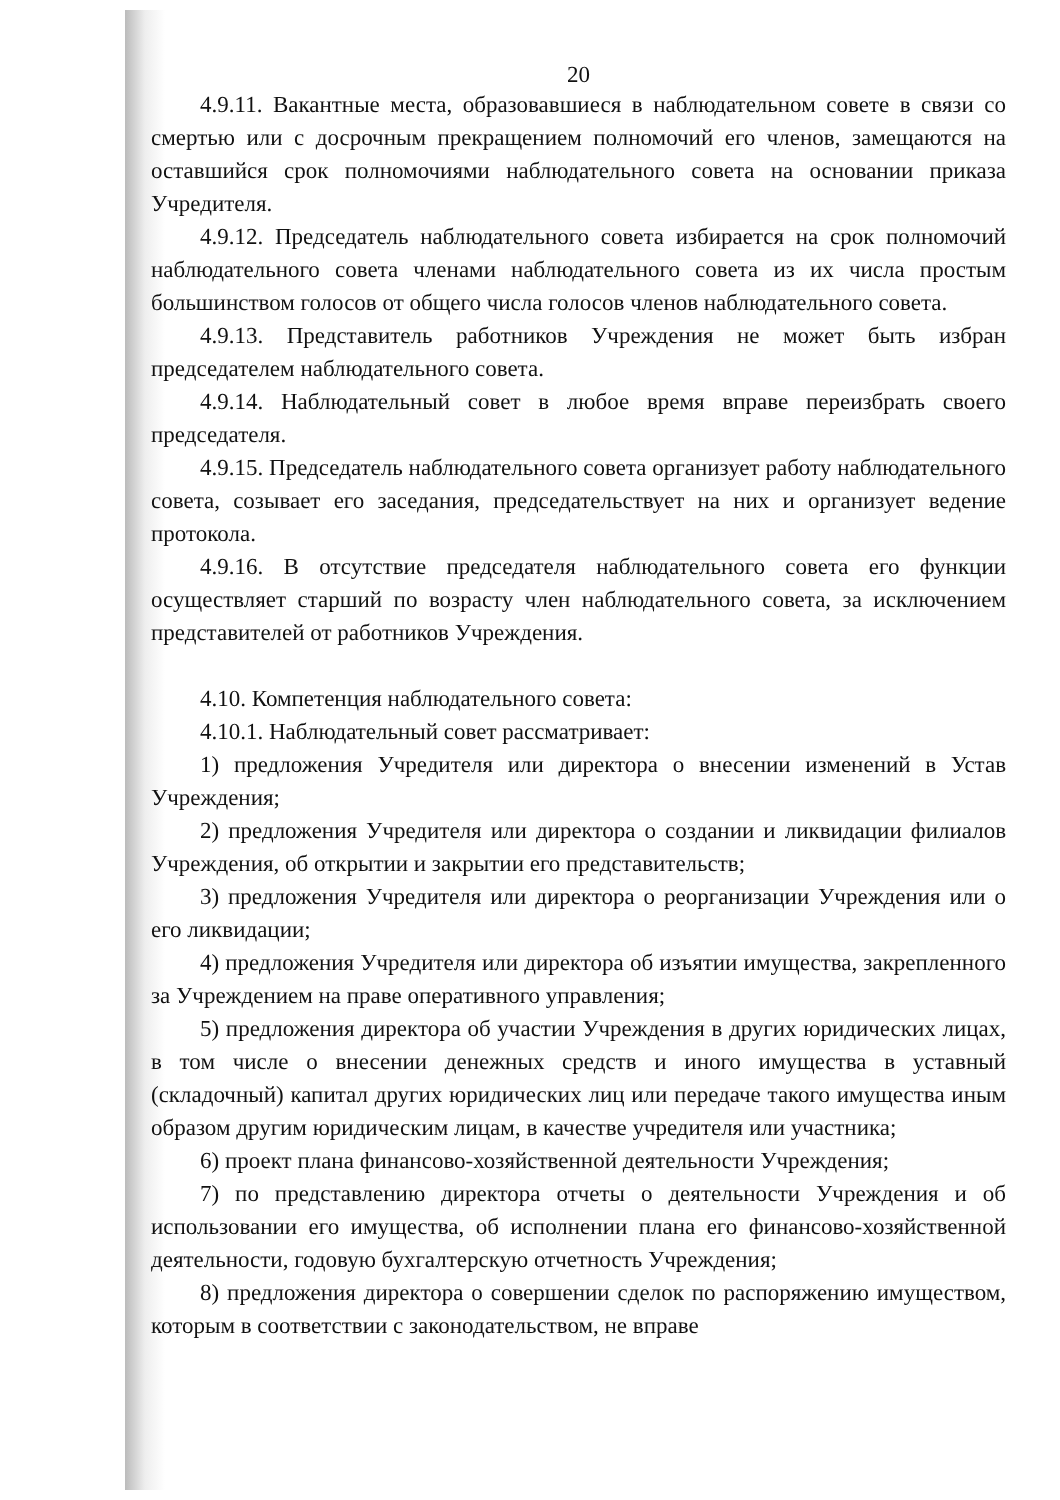20
4.9.11. Вакантные места, образовавшиеся в наблюдательном совете в связи со смертью или с досрочным прекращением полномочий его членов, замещаются на оставшийся срок полномочиями наблюдательного совета на основании приказа Учредителя.
4.9.12. Председатель наблюдательного совета избирается на срок полномочий наблюдательного совета членами наблюдательного совета из их числа простым большинством голосов от общего числа голосов членов наблюдательного совета.
4.9.13. Представитель работников Учреждения не может быть избран председателем наблюдательного совета.
4.9.14. Наблюдательный совет в любое время вправе переизбрать своего председателя.
4.9.15. Председатель наблюдательного совета организует работу наблюдательного совета, созывает его заседания, председательствует на них и организует ведение протокола.
4.9.16. В отсутствие председателя наблюдательного совета его функции осуществляет старший по возрасту член наблюдательного совета, за исключением представителей от работников Учреждения.
4.10. Компетенция наблюдательного совета:
4.10.1. Наблюдательный совет рассматривает:
1) предложения Учредителя или директора о внесении изменений в Устав Учреждения;
2) предложения Учредителя или директора о создании и ликвидации филиалов Учреждения, об открытии и закрытии его представительств;
3) предложения Учредителя или директора о реорганизации Учреждения или о его ликвидации;
4) предложения Учредителя или директора об изъятии имущества, закрепленного за Учреждением на праве оперативного управления;
5) предложения директора об участии Учреждения в других юридических лицах, в том числе о внесении денежных средств и иного имущества в уставный (складочный) капитал других юридических лиц или передаче такого имущества иным образом другим юридическим лицам, в качестве учредителя или участника;
6) проект плана финансово-хозяйственной деятельности Учреждения;
7) по представлению директора отчеты о деятельности Учреждения и об использовании его имущества, об исполнении плана его финансово-хозяйственной деятельности, годовую бухгалтерскую отчетность Учреждения;
8) предложения директора о совершении сделок по распоряжению имуществом, которым в соответствии с законодательством, не вправе